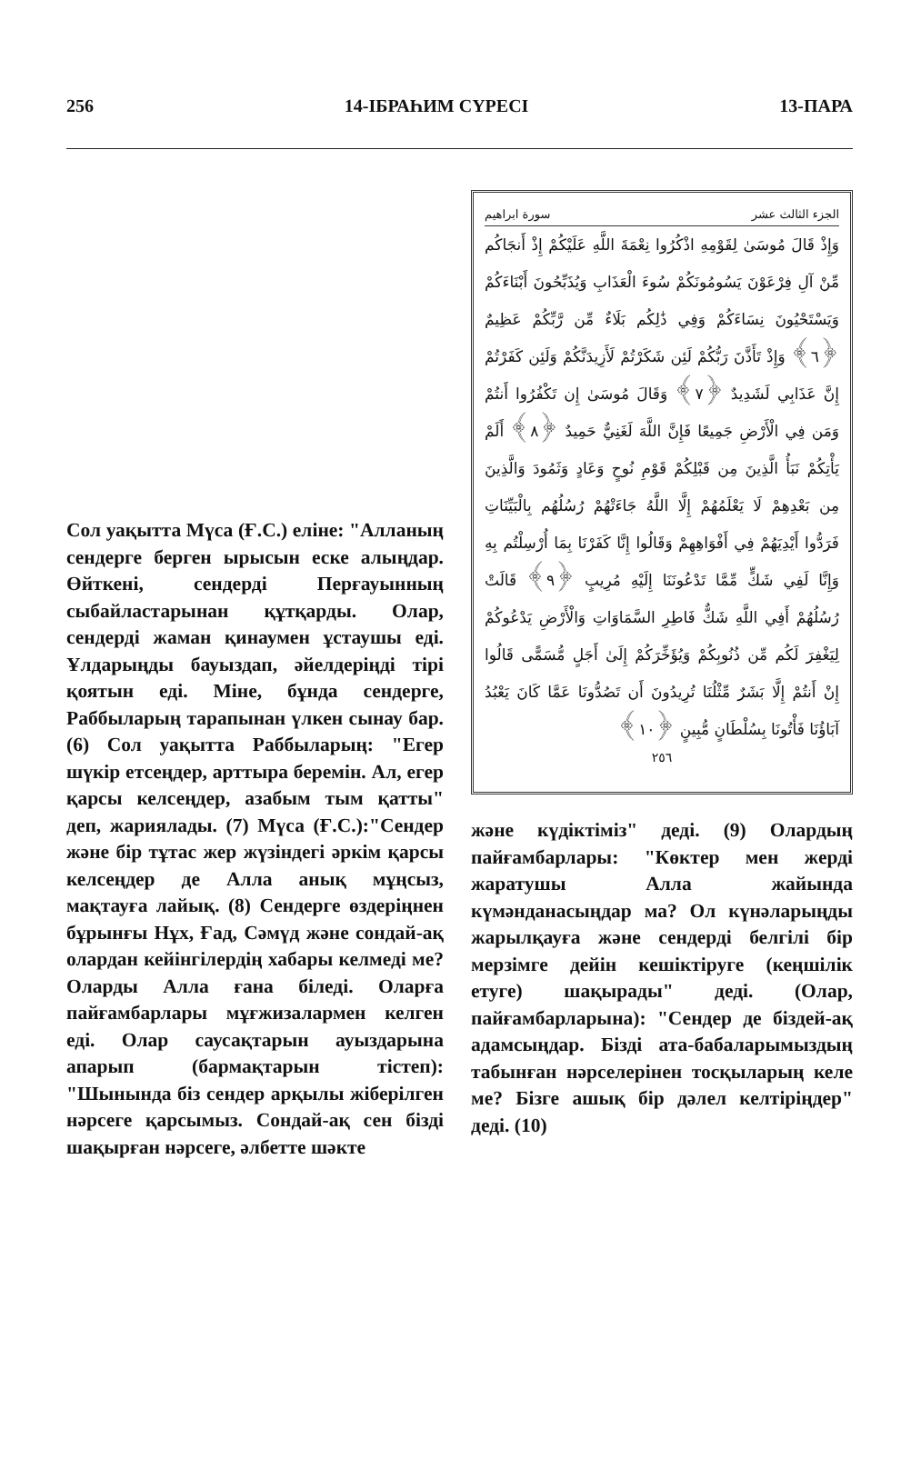256 14-IБРАҺИМ СYРЕСI 13-ПАРА
Сол уақытта Мүса (Ғ.С.) еліне: "Алланың сендерге берген ырысын еске алыңдар. Өйткені, сендерді Перғауынның сыбайластарынан құтқарды. Олар, сендерді жаман қинаумен ұстаушы еді. Ұлдарыңды бауыздап, әйелдеріңді тірі қоятын еді. Міне, бұнда сендерге, Раббыларың тарапынан үлкен сынау бар. (6) Сол уақытта Раббыларың: "Егер шүкір етсеңдер, арттыра беремін. Ал, егер қарсы келсеңдер, азабым тым қатты" деп, жариялады. (7) Мүса (Ғ.С.):"Сендер және бір тұтас жер жүзіндегі әркім қарсы келсеңдер де Алла анық мұңсыз, мақтауға лайық. (8) Сендерге өздеріңнен бұрынғы Нұх, Ғад, Сәмүд және сондай-ақ олардан кейінгілердің хабары келмеді ме? Оларды Алла ғана біледі. Оларға пайғамбарлары мұғжизалармен келген еді. Олар саусақтарын ауыздарына апарып (бармақтарын тістеп): "Шынында біз сендер арқылы жіберілген нәрсеге қарсымыз. Сондай-ақ сен бізді шақырған нәрсеге, әлбетте шәкте
الجزء الثالث عشر سورة ابراهيم
وَإِذْ قَالَ مُوسَىٰ لِقَوْمِهِ اذْكُرُوا نِعْمَةَ اللَّهِ عَلَيْكُمْ إِذْ أَنجَاكُم مِّنْ آلِ فِرْعَوْنَ يَسُومُونَكُمْ سُوءَ الْعَذَابِ وَيُذَبِّحُونَ أَبْنَاءَكُمْ وَيَسْتَحْيُونَ نِسَاءَكُمْ وَفِي ذَٰلِكُم بَلَاءٌ مِّن رَّبِّكُمْ عَظِيمٌ ﴿٦﴾ وَإِذْ تَأَذَّنَ رَبُّكُمْ لَئِن شَكَرْتُمْ لَأَزِيدَنَّكُمْ وَلَئِن كَفَرْتُمْ إِنَّ عَذَابِي لَشَدِيدٌ ﴿٧﴾ وَقَالَ مُوسَىٰ إِن تَكْفُرُوا أَنتُمْ وَمَن فِي الْأَرْضِ جَمِيعًا فَإِنَّ اللَّهَ لَغَنِيٌّ حَمِيدٌ ﴿٨﴾ أَلَمْ يَأْتِكُمْ نَبَأُ الَّذِينَ مِن قَبْلِكُمْ قَوْمِ نُوحٍ وَعَادٍ وَثَمُودَ وَالَّذِينَ مِن بَعْدِهِمْ لَا يَعْلَمُهُمْ إِلَّا اللَّهُ جَاءَتْهُمْ رُسُلُهُم بِالْبَيِّنَاتِ فَرَدُّوا أَيْدِيَهُمْ فِي أَفْوَاهِهِمْ وَقَالُوا إِنَّا كَفَرْنَا بِمَا أُرْسِلْتُم بِهِ وَإِنَّا لَفِي شَكٍّ مِّمَّا تَدْعُونَنَا إِلَيْهِ مُرِيبٍ ﴿٩﴾ قَالَتْ رُسُلُهُمْ أَفِي اللَّهِ شَكٌّ فَاطِرِ السَّمَاوَاتِ وَالْأَرْضِ يَدْعُوكُمْ لِيَغْفِرَ لَكُم مِّن ذُنُوبِكُمْ وَيُؤَخِّرَكُمْ إِلَىٰ أَجَلٍ مُّسَمًّى قَالُوا إِنْ أَنتُمْ إِلَّا بَشَرٌ مِّثْلُنَا تُرِيدُونَ أَن تَصُدُّونَا عَمَّا كَانَ يَعْبُدُ آبَاؤُنَا فَأْتُونَا بِسُلْطَانٍ مُّبِينٍ ﴿١٠﴾
٢٥٦
және күдіктіміз" деді. (9) Олардың пайғамбарлары: "Көктер мен жерді жаратушы Алла жайында күмәнданасыңдар ма? Ол күнәларыңды жарылқауға және сендерді белгілі бір мерзімге дейін кешіктіруге (кеңшілік етуге) шақырады" деді. (Олар, пайғамбарларына): "Сендер де біздей-ақ адамсыңдар. Бізді ата-бабаларымыздың табынған нәрселерінен тосқыларың келе ме? Бізге ашық бір дәлел келтіріңдер" деді. (10)